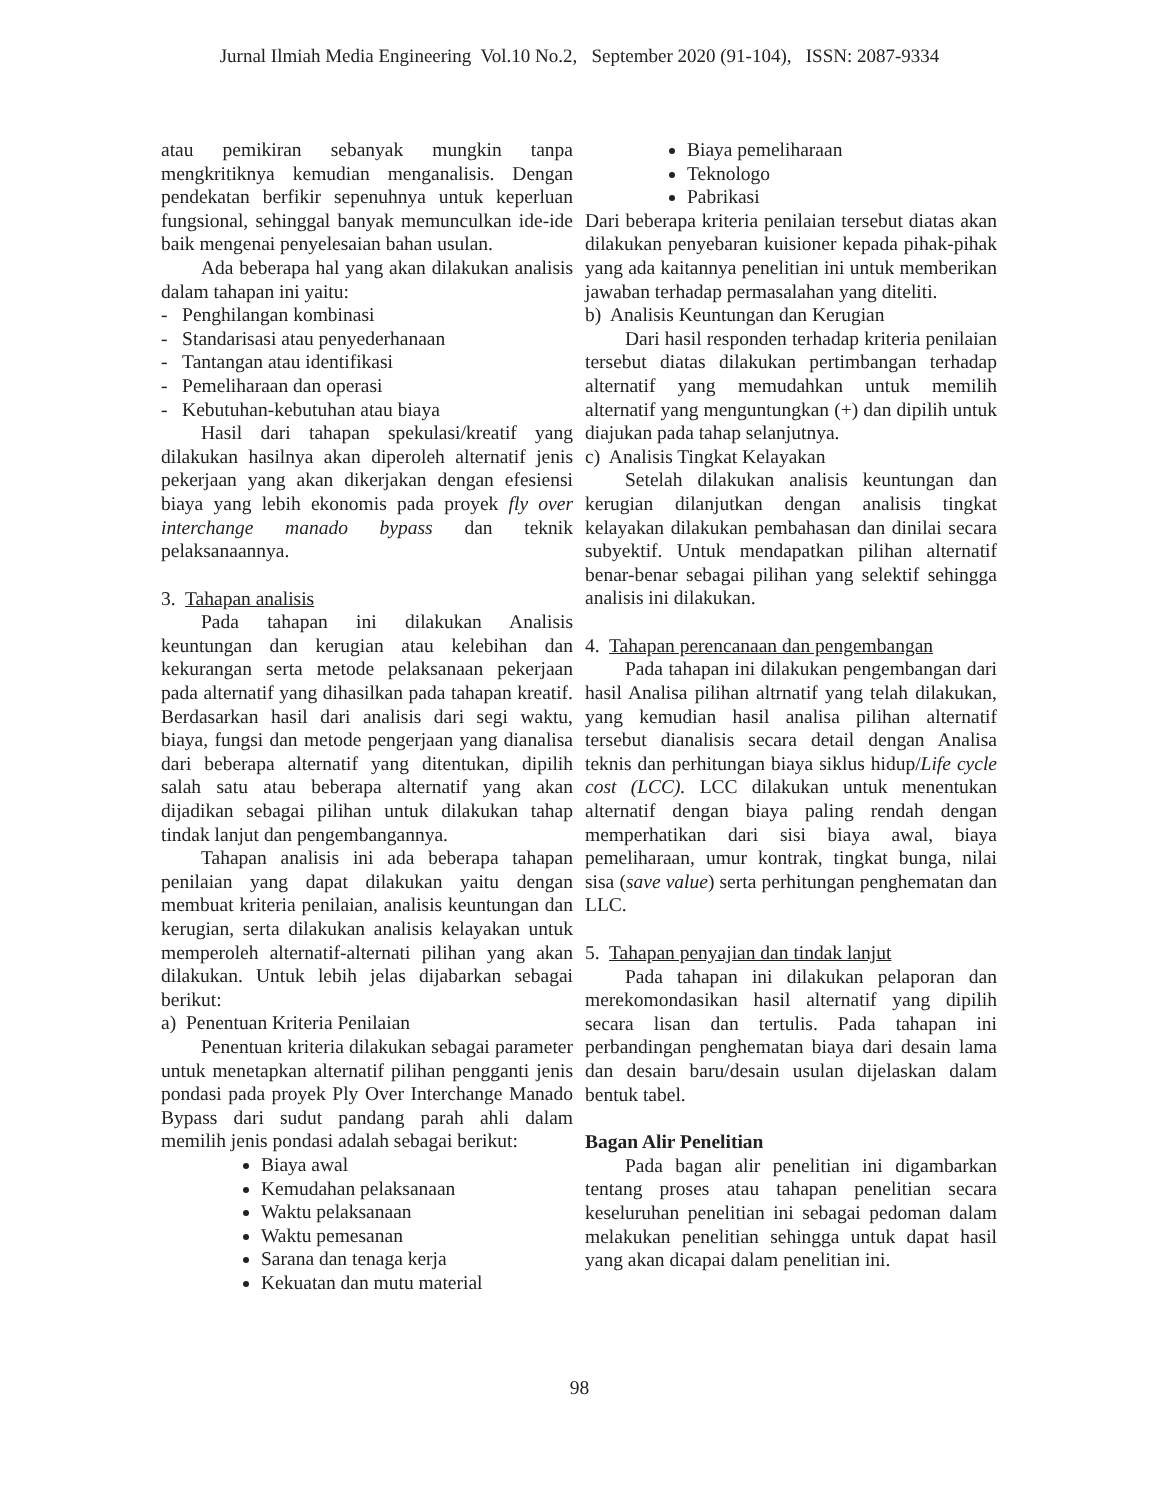Jurnal Ilmiah Media Engineering Vol.10 No.2, September 2020 (91-104), ISSN: 2087-9334
atau pemikiran sebanyak mungkin tanpa mengkritiknya kemudian menganalisis. Dengan pendekatan berfikir sepenuhnya untuk keperluan fungsional, sehinggal banyak memunculkan ide-ide baik mengenai penyelesaian bahan usulan.
Ada beberapa hal yang akan dilakukan analisis dalam tahapan ini yaitu:
- Penghilangan kombinasi
- Standarisasi atau penyederhanaan
- Tantangan atau identifikasi
- Pemeliharaan dan operasi
- Kebutuhan-kebutuhan atau biaya
Hasil dari tahapan spekulasi/kreatif yang dilakukan hasilnya akan diperoleh alternatif jenis pekerjaan yang akan dikerjakan dengan efesiensi biaya yang lebih ekonomis pada proyek fly over interchange manado bypass dan teknik pelaksanaannya.
3. Tahapan analisis
Pada tahapan ini dilakukan Analisis keuntungan dan kerugian atau kelebihan dan kekurangan serta metode pelaksanaan pekerjaan pada alternatif yang dihasilkan pada tahapan kreatif. Berdasarkan hasil dari analisis dari segi waktu, biaya, fungsi dan metode pengerjaan yang dianalisa dari beberapa alternatif yang ditentukan, dipilih salah satu atau beberapa alternatif yang akan dijadikan sebagai pilihan untuk dilakukan tahap tindak lanjut dan pengembangannya.
Tahapan analisis ini ada beberapa tahapan penilaian yang dapat dilakukan yaitu dengan membuat kriteria penilaian, analisis keuntungan dan kerugian, serta dilakukan analisis kelayakan untuk memperoleh alternatif-alternati pilihan yang akan dilakukan. Untuk lebih jelas dijabarkan sebagai berikut:
a) Penentuan Kriteria Penilaian
Penentuan kriteria dilakukan sebagai parameter untuk menetapkan alternatif pilihan pengganti jenis pondasi pada proyek Ply Over Interchange Manado Bypass dari sudut pandang parah ahli dalam memilih jenis pondasi adalah sebagai berikut:
Biaya awal
Kemudahan pelaksanaan
Waktu pelaksanaan
Waktu pemesanan
Sarana dan tenaga kerja
Kekuatan dan mutu material
Biaya pemeliharaan
Teknologo
Pabrikasi
Dari beberapa kriteria penilaian tersebut diatas akan dilakukan penyebaran kuisioner kepada pihak-pihak yang ada kaitannya penelitian ini untuk memberikan jawaban terhadap permasalahan yang diteliti.
b) Analisis Keuntungan dan Kerugian
Dari hasil responden terhadap kriteria penilaian tersebut diatas dilakukan pertimbangan terhadap alternatif yang memudahkan untuk memilih alternatif yang menguntungkan (+) dan dipilih untuk diajukan pada tahap selanjutnya.
c) Analisis Tingkat Kelayakan
Setelah dilakukan analisis keuntungan dan kerugian dilanjutkan dengan analisis tingkat kelayakan dilakukan pembahasan dan dinilai secara subyektif. Untuk mendapatkan pilihan alternatif benar-benar sebagai pilihan yang selektif sehingga analisis ini dilakukan.
4. Tahapan perencanaan dan pengembangan
Pada tahapan ini dilakukan pengembangan dari hasil Analisa pilihan altrnatif yang telah dilakukan, yang kemudian hasil analisa pilihan alternatif tersebut dianalisis secara detail dengan Analisa teknis dan perhitungan biaya siklus hidup/Life cycle cost (LCC). LCC dilakukan untuk menentukan alternatif dengan biaya paling rendah dengan memperhatikan dari sisi biaya awal, biaya pemeliharaan, umur kontrak, tingkat bunga, nilai sisa (save value) serta perhitungan penghematan dan LLC.
5. Tahapan penyajian dan tindak lanjut
Pada tahapan ini dilakukan pelaporan dan merekomondasikan hasil alternatif yang dipilih secara lisan dan tertulis. Pada tahapan ini perbandingan penghematan biaya dari desain lama dan desain baru/desain usulan dijelaskan dalam bentuk tabel.
Bagan Alir Penelitian
Pada bagan alir penelitian ini digambarkan tentang proses atau tahapan penelitian secara keseluruhan penelitian ini sebagai pedoman dalam melakukan penelitian sehingga untuk dapat hasil yang akan dicapai dalam penelitian ini.
98